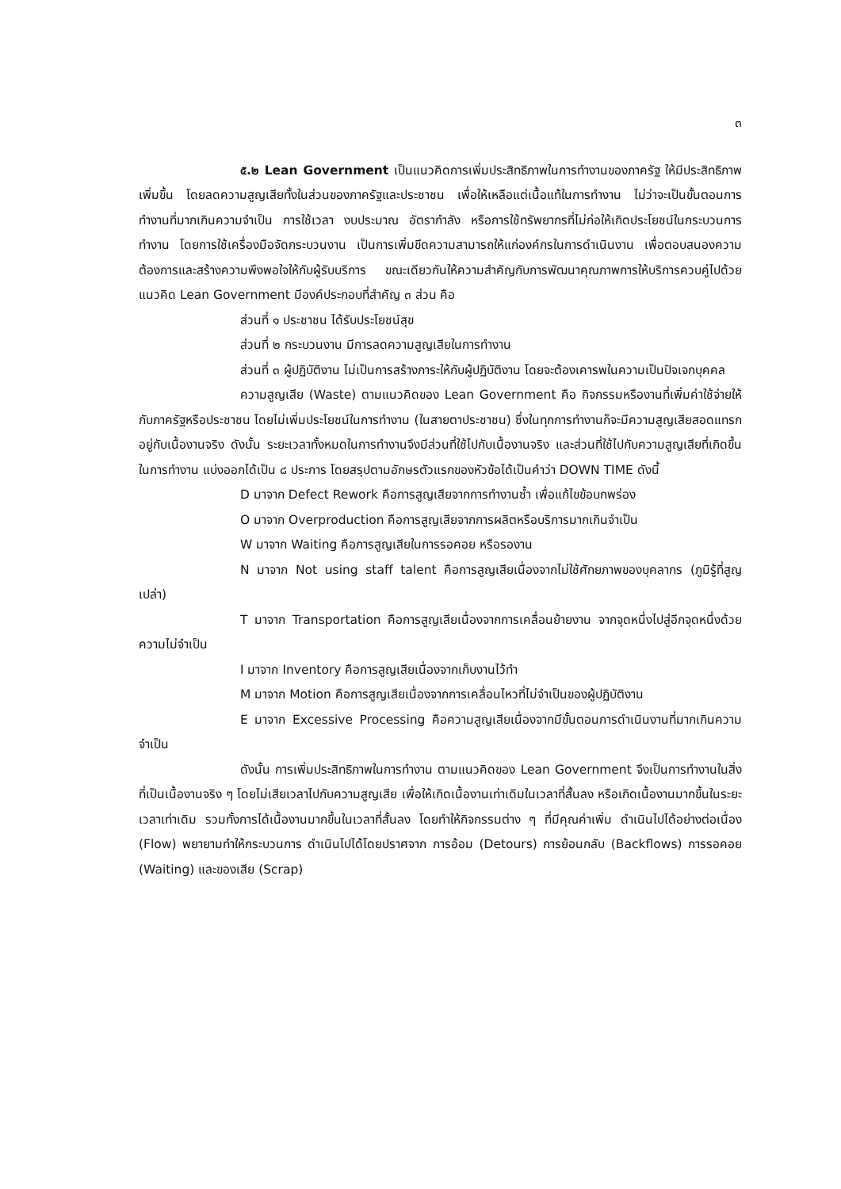๓
๕.๒ Lean Government เป็นแนวคิดการเพิ่มประสิทธิภาพในการทำงานของภาครัฐ ให้มีประสิทธิภาพเพิ่มขึ้น โดยลดความสูญเสียทั้งในส่วนของภาครัฐและประชาชน เพื่อให้เหลือแต่เนื้อแท้ในการทำงาน ไม่ว่าจะเป็นขั้นตอนการทำงานที่มากเกินความจำเป็น การใช้เวลา งบประมาณ อัตรากำลัง หรือการใช้ทรัพยากรที่ไม่ก่อให้เกิดประโยชน์ในกระบวนการทำงาน โดยการใช้เครื่องมือจัดกระบวนงาน เป็นการเพิ่มขีดความสามารถให้แก่องค์กรในการดำเนินงาน เพื่อตอบสนองความต้องการและสร้างความพึงพอใจให้กับผู้รับบริการ ขณะเดียวกันให้ความสำคัญกับการพัฒนาคุณภาพการให้บริการควบคู่ไปด้วย แนวคิด Lean Government มีองค์ประกอบที่สำคัญ ๓ ส่วน คือ
ส่วนที่ ๑ ประชาชน ได้รับประโยชน์สุข
ส่วนที่ ๒ กระบวนงาน มีการลดความสูญเสียในการทำงาน
ส่วนที่ ๓ ผู้ปฏิบัติงาน ไม่เป็นการสร้างภาระให้กับผู้ปฏิบัติงาน โดยจะต้องเคารพในความเป็นปัจเจกบุคคล
ความสูญเสีย (Waste) ตามแนวคิดของ Lean Government คือ กิจกรรมหรืองานที่เพิ่มค่าใช้จ่ายให้กับภาครัฐหรือประชาชน โดยไม่เพิ่มประโยชน์ในการทำงาน (ในสายตาประชาชน) ซึ่งในทุกการทำงานก็จะมีความสูญเสียสอดแทรกอยู่กับเนื้องานจริง ดังนั้น ระยะเวลาทั้งหมดในการทำงานจึงมีส่วนที่ใช้ไปกับเนื้องานจริง และส่วนที่ใช้ไปกับความสูญเสียที่เกิดขึ้นในการทำงาน แบ่งออกได้เป็น ๘ ประการ โดยสรุปตามอักษรตัวแรกของหัวข้อได้เป็นคำว่า DOWN TIME ดังนี้
D มาจาก Defect Rework คือการสูญเสียจากการทำงานซ้ำ เพื่อแก้ไขข้อบกพร่อง
O มาจาก Overproduction คือการสูญเสียจากการผลิตหรือบริการมากเกินจำเป็น
W มาจาก Waiting คือการสูญเสียในการรอคอย หรือรองาน
N มาจาก Not using staff talent คือการสูญเสียเนื่องจากไม่ใช้ศักยภาพของบุคลากร (ภูมิรู้ที่สูญเปล่า)
T มาจาก Transportation คือการสูญเสียเนื่องจากการเคลื่อนย้ายงาน จากจุดหนึ่งไปสู่อีกจุดหนึ่งด้วยความไม่จำเป็น
I มาจาก Inventory คือการสูญเสียเนื่องจากเก็บงานไว้ทำ
M มาจาก Motion คือการสูญเสียเนื่องจากการเคลื่อนไหวที่ไม่จำเป็นของผู้ปฏิบัติงาน
E มาจาก Excessive Processing คือความสูญเสียเนื่องจากมีขั้นตอนการดำเนินงานที่มากเกินความจำเป็น
ดังนั้น การเพิ่มประสิทธิภาพในการทำงาน ตามแนวคิดของ Lean Government จึงเป็นการทำงานในสิ่งที่เป็นเนื้องานจริง ๆ โดยไม่เสียเวลาไปกับความสูญเสีย เพื่อให้เกิดเนื้องานเท่าเดิมในเวลาที่สั้นลง หรือเกิดเนื้องานมากขึ้นในระยะเวลาเท่าเดิม รวมทั้งการได้เนื้องานมากขึ้นในเวลาที่สั้นลง โดยทำให้กิจกรรมต่าง ๆ ที่มีคุณค่าเพิ่ม ดำเนินไปได้อย่างต่อเนื่อง (Flow) พยายามทำให้กระบวนการ ดำเนินไปได้โดยปราศจาก การอ้อม (Detours) การย้อนกลับ (Backflows) การรอคอย (Waiting) และของเสีย (Scrap)